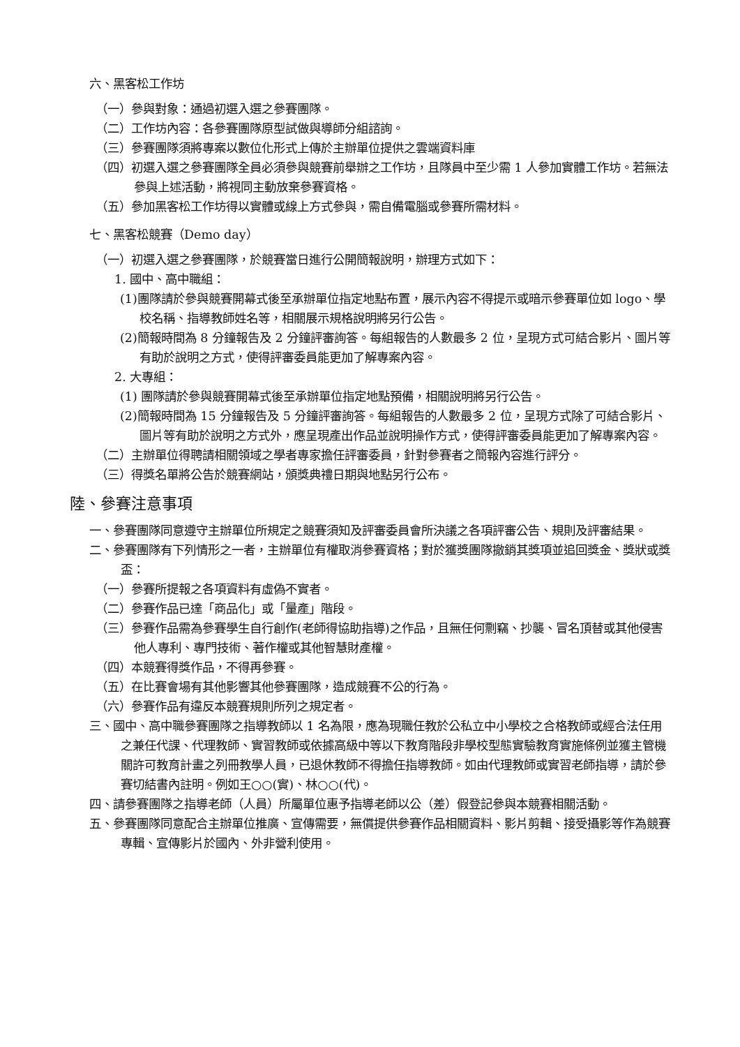六、黑客松工作坊
（一）參與對象：通過初選入選之參賽團隊。
（二）工作坊內容：各參賽團隊原型試做與導師分組諮詢。
（三）參賽團隊須將專案以數位化形式上傳於主辦單位提供之雲端資料庫
（四）初選入選之參賽團隊全員必須參與競賽前舉辦之工作坊，且隊員中至少需 1 人參加實體工作坊。若無法參與上述活動，將視同主動放棄參賽資格。
（五）參加黑客松工作坊得以實體或線上方式參與，需自備電腦或參賽所需材料。
七、黑客松競賽（Demo day）
（一）初選入選之參賽團隊，於競賽當日進行公開簡報說明，辦理方式如下：
1. 國中、高中職組：
(1)團隊請於參與競賽開幕式後至承辦單位指定地點布置，展示內容不得提示或暗示參賽單位如 logo、學校名稱、指導教師姓名等，相關展示規格說明將另行公告。
(2)簡報時間為 8 分鐘報告及 2 分鐘評審詢答。每組報告的人數最多 2 位，呈現方式可結合影片、圖片等有助於說明之方式，使得評審委員能更加了解專案內容。
2. 大專組：
(1) 團隊請於參與競賽開幕式後至承辦單位指定地點預備，相關說明將另行公告。
(2)簡報時間為 15 分鐘報告及 5 分鐘評審詢答。每組報告的人數最多 2 位，呈現方式除了可結合影片、圖片等有助於說明之方式外，應呈現產出作品並說明操作方式，使得評審委員能更加了解專案內容。
（二）主辦單位得聘請相關領域之學者專家擔任評審委員，針對參賽者之簡報內容進行評分。
（三）得獎名單將公告於競賽網站，頒獎典禮日期與地點另行公布。
陸、參賽注意事項
一、參賽團隊同意遵守主辦單位所規定之競賽須知及評審委員會所決議之各項評審公告、規則及評審結果。
二、參賽團隊有下列情形之一者，主辦單位有權取消參賽資格；對於獲獎團隊撤銷其獎項並追回獎金、獎狀或獎盃：
（一）參賽所提報之各項資料有虛偽不實者。
（二）參賽作品已達「商品化」或「量產」階段。
（三）參賽作品需為參賽學生自行創作(老師得協助指導)之作品，且無任何剽竊、抄襲、冒名頂替或其他侵害他人專利、專門技術、著作權或其他智慧財產權。
（四）本競賽得獎作品，不得再參賽。
（五）在比賽會場有其他影響其他參賽團隊，造成競賽不公的行為。
（六）參賽作品有違反本競賽規則所列之規定者。
三、國中、高中職參賽團隊之指導教師以 1 名為限，應為現職任教於公私立中小學校之合格教師或經合法任用之兼任代課、代理教師、實習教師或依據高級中等以下教育階段非學校型態實驗教育實施條例並獲主管機關許可教育計畫之列冊教學人員，已退休教師不得擔任指導教師。如由代理教師或實習老師指導，請於參賽切結書內註明。例如王○○(實)、林○○(代)。
四、請參賽團隊之指導老師（人員）所屬單位惠予指導老師以公（差）假登記參與本競賽相關活動。
五、參賽團隊同意配合主辦單位推廣、宣傳需要，無償提供參賽作品相關資料、影片剪輯、接受攝影等作為競賽專輯、宣傳影片於國內、外非營利使用。